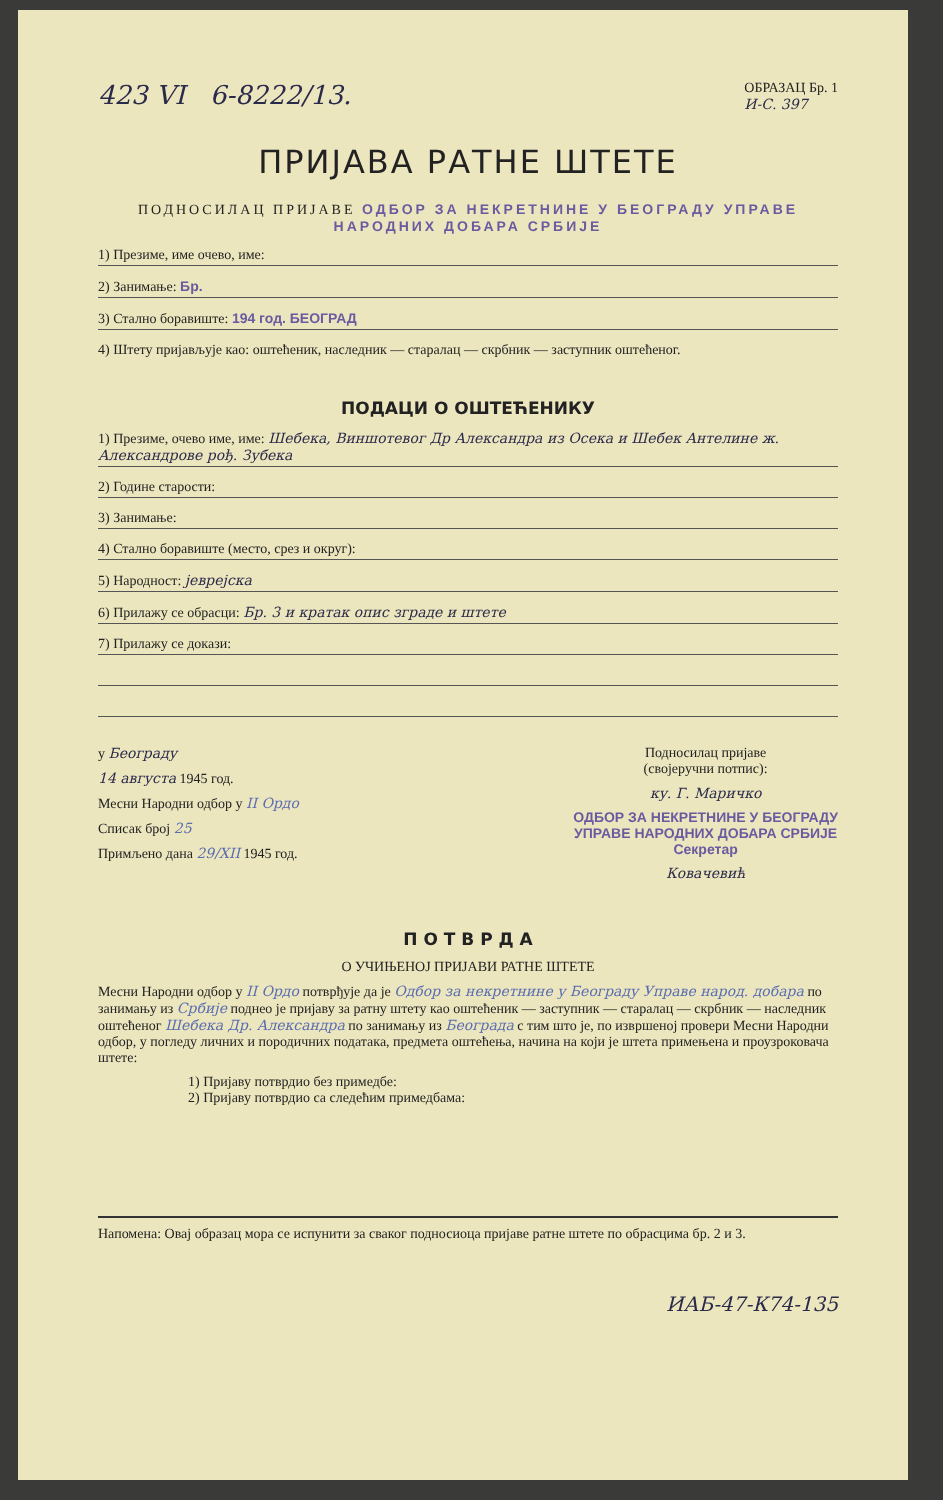423 VI 6-8222/13. ОБРАЗАЦ Бр. 1
И-С. 397
ПРИЈАВА РАТНЕ ШТЕТЕ
ПОДНОСИЛАЦ ПРИЈАВЕ ОДБОР ЗА НЕКРЕТНИНЕ У БЕОГРАДУ УПРАВЕ НАРОДНИХ ДОБАРА СРБИЈЕ
1) Презиме, име очево, име:
2) Занимање: Бр.
3) Стално боравиште: 194 год. БЕОГРАД
4) Штету пријављује као: оштећеник, наследник — старалац — скрбник — заступник оштећеног.
ПОДАЦИ О ОШТЕЋЕНИКУ
1) Презиме, очево име, име: Шебека, Виншотевог Др Александра из Осека и Шебек Антелине ж. Александрове рођ. Зубека
2) Године старости:
3) Занимање:
4) Стално боравиште (место, срез и округ):
5) Народност: јеврејска
6) Прилажу се обрасци: Бр. 3 и кратак опис зграде и штете
7) Прилажу се докази:
у Београду
14 августа 1945 год.
Месни Народни одбор у II Ордо
Списак број 25
Примљено дана 29/XII 1945 год.
Подносилац пријаве
(својеручни потпис):
ку. Г. Маричко
ОДБОР ЗА НЕКРЕТНИНЕ У БЕОГРАДУ
УПРАВЕ НАРОДНИХ ДОБАРА СРБИЈЕ
Секретар
Ковачевић
П О Т В Р Д А
О УЧИЊЕНОЈ ПРИЈАВИ РАТНЕ ШТЕТЕ
Месни Народни одбор у II Ордо потврђује да је Одбор за некретнине у Београду Управе народ. добара по занимању из Србије поднео је пријаву за ратну штету као оштећеник — заступник — старалац — скрбник — наследник оштећеног Шебека Др. Александра по занимању из Београда с тим што је, по извршеној провери Месни Народни одбор, у погледу личних и породичних података, предмета оштећења, начина на који је штета примењена и проузроковача штете:
1) Пријаву потврдио без примедбе:
2) Пријаву потврдио са следећим примедбама:
Напомена: Овај образац мора се испунити за сваког подносиоца пријаве ратне штете по обрасцима бр. 2 и 3.
ИАБ-47-К74-135